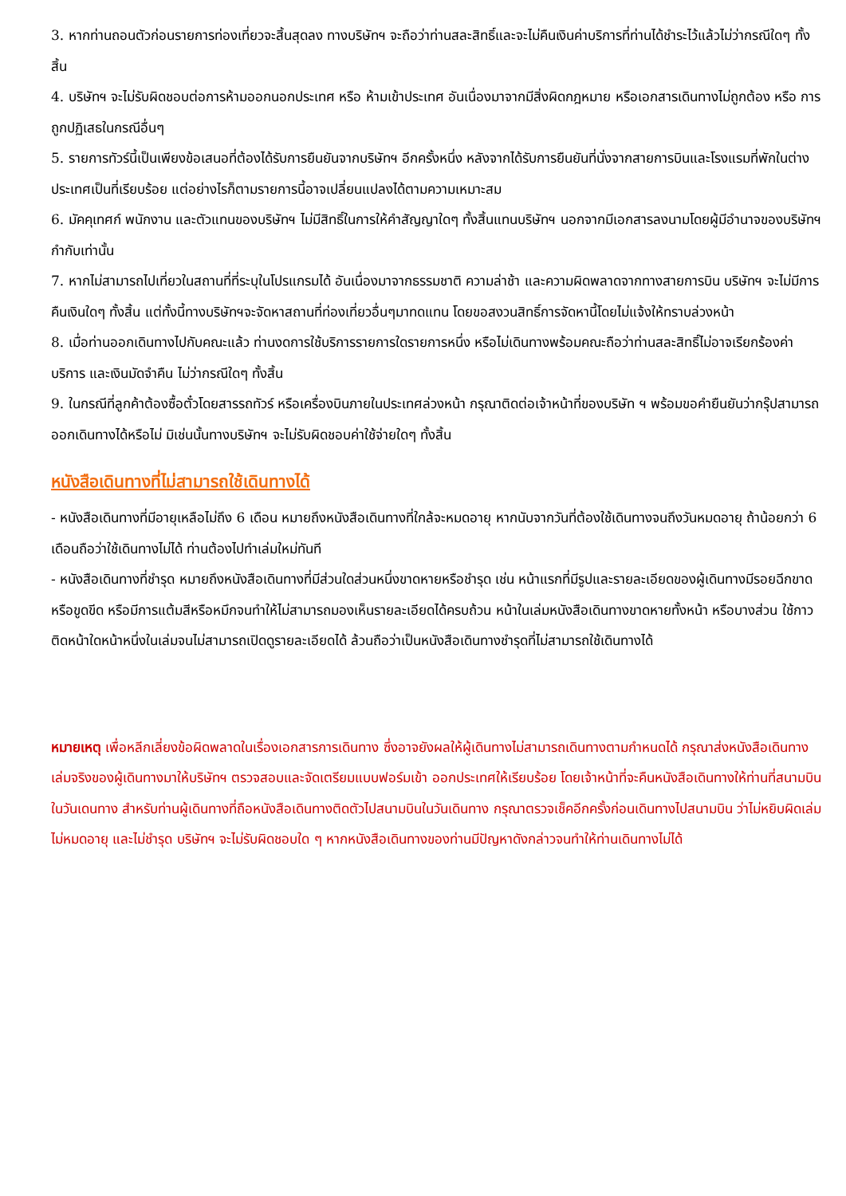3. หากท่านถอนตัวก่อนรายการท่องเที่ยวจะสิ้นสุดลง ทางบริษัทฯ จะถือว่าท่านสละสิทธิ์และจะไม่คืนเงินค่าบริการที่ท่านได้ชำระไว้แล้วไม่ว่ากรณีใดๆ ทั้งสิ้น
4. บริษัทฯ จะไม่รับผิดชอบต่อการห้ามออกนอกประเทศ หรือ ห้ามเข้าประเทศ อันเนื่องมาจากมีสิ่งผิดกฎหมาย หรือเอกสารเดินทางไม่ถูกต้อง หรือ การถูกปฏิเสธในกรณีอื่นๆ
5. รายการทัวร์นี้เป็นเพียงข้อเสนอที่ต้องได้รับการยืนยันจากบริษัทฯ อีกครั้งหนึ่ง หลังจากได้รับการยืนยันที่นั่งจากสายการบินและโรงแรมที่พักในต่างประเทศเป็นที่เรียบร้อย แต่อย่างไรก็ตามรายการนี้อาจเปลี่ยนแปลงได้ตามความเหมาะสม
6. มัคคุเทศก์ พนักงาน และตัวแทนของบริษัทฯ ไม่มีสิทธิ์ในการให้คำสัญญาใดๆ ทั้งสิ้นแทนบริษัทฯ นอกจากมีเอกสารลงนามโดยผู้มีอำนาจของบริษัทฯ กำกับเท่านั้น
7. หากไม่สามารถไปเที่ยวในสถานที่ที่ระบุในโปรแกรมได้ อันเนื่องมาจากธรรมชาติ ความล่าช้า และความผิดพลาดจากทางสายการบิน บริษัทฯ จะไม่มีการคืนเงินใดๆ ทั้งสิ้น แต่ทั้งนี้ทางบริษัทฯจะจัดหาสถานที่ท่องเที่ยวอื่นๆมาทดแทน โดยขอสงวนสิทธิ์การจัดหานี้โดยไม่แจ้งให้ทราบล่วงหน้า
8. เมื่อท่านออกเดินทางไปกับคณะแล้ว ท่านงดการใช้บริการรายการใดรายการหนึ่ง หรือไม่เดินทางพร้อมคณะถือว่าท่านสละสิทธิ์ไม่อาจเรียกร้องค่าบริการ และเงินมัดจำคืน ไม่ว่ากรณีใดๆ ทั้งสิ้น
9. ในกรณีที่ลูกค้าต้องซื้อตั๋วโดยสารรถทัวร์ หรือเครื่องบินภายในประเทศล่วงหน้า กรุณาติดต่อเจ้าหน้าที่ของบริษัท ฯ พร้อมขอคำยืนยันว่ากรุ๊ปสามารถออกเดินทางได้หรือไม่ มิเช่นนั้นทางบริษัทฯ จะไม่รับผิดชอบค่าใช้จ่ายใดๆ ทั้งสิ้น
หนังสือเดินทางที่ไม่สามารถใช้เดินทางได้
- หนังสือเดินทางที่มีอายุเหลือไม่ถึง 6 เดือน หมายถึงหนังสือเดินทางที่ใกล้จะหมดอายุ หากนับจากวันที่ต้องใช้เดินทางจนถึงวันหมดอายุ ถ้าน้อยกว่า 6 เดือนถือว่าใช้เดินทางไม่ได้ ท่านต้องไปทำเล่มใหม่ทันที
- หนังสือเดินทางที่ชำรุด หมายถึงหนังสือเดินทางที่มีส่วนใดส่วนหนึ่งขาดหายหรือชำรุด เช่น หน้าแรกที่มีรูปและรายละเอียดของผู้เดินทางมีรอยฉีกขาด หรือขูดขีด หรือมีการแต้มสีหรือหมึกจนทำให้ไม่สามารถมองเห็นรายละเอียดได้ครบถ้วน หน้าในเล่มหนังสือเดินทางขาดหายทั้งหน้า หรือบางส่วน ใช้กาวติดหน้าใดหน้าหนึ่งในเล่มจนไม่สามารถเปิดดูรายละเอียดได้ ล้วนถือว่าเป็นหนังสือเดินทางชำรุดที่ไม่สามารถใช้เดินทางได้
หมายเหตุ เพื่อหลีกเลี่ยงข้อผิดพลาดในเรื่องเอกสารการเดินทาง ซึ่งอาจยังผลให้ผู้เดินทางไม่สามารถเดินทางตามกำหนดได้ กรุณาส่งหนังสือเดินทางเล่มจริงของผู้เดินทางมาให้บริษัทฯ ตรวจสอบและจัดเตรียมแบบฟอร์มเข้า ออกประเทศให้เรียบร้อย โดยเจ้าหน้าที่จะคืนหนังสือเดินทางให้ท่านที่สนามบินในวันเดนทาง สำหรับท่านผู้เดินทางที่ถือหนังสือเดินทางติดตัวไปสนามบินในวันเดินทาง กรุณาตรวจเช็คอีกครั้งก่อนเดินทางไปสนามบิน ว่าไม่หยิบผิดเล่ม ไม่หมดอายุ และไม่ชำรุด บริษัทฯ จะไม่รับผิดชอบใด ๆ หากหนังสือเดินทางของท่านมีปัญหาดังกล่าวจนทำให้ท่านเดินทางไม่ได้